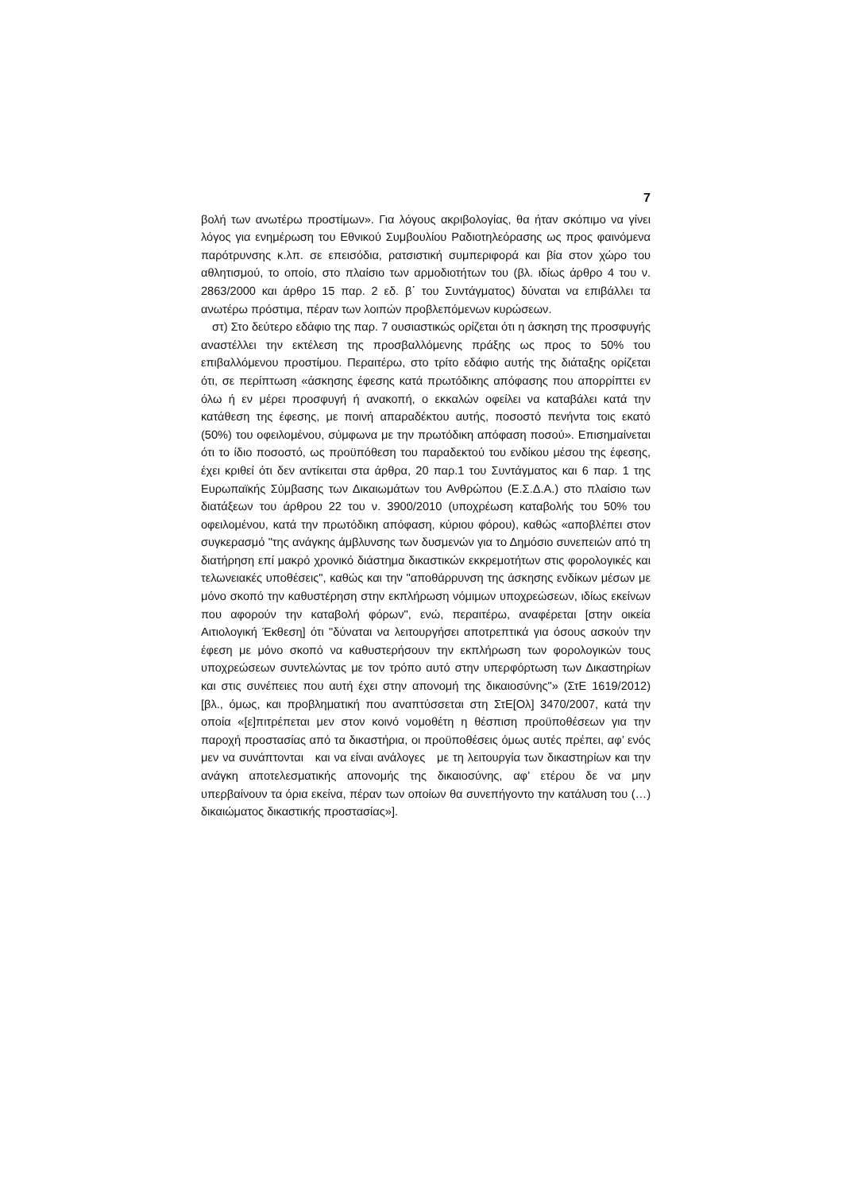7
βολή των ανωτέρω προστίμων». Για λόγους ακριβολογίας, θα ήταν σκόπιμο να γίνει λόγος για ενημέρωση του Εθνικού Συμβουλίου Ραδιοτηλεόρασης ως προς φαινόμενα παρότρυνσης κ.λπ. σε επεισόδια, ρατσιστική συμπεριφορά και βία στον χώρο του αθλητισμού, το οποίο, στο πλαίσιο των αρμοδιοτήτων του (βλ. ιδίως άρθρο 4 του ν. 2863/2000 και άρθρο 15 παρ. 2 εδ. β΄ του Συντάγματος) δύναται να επιβάλλει τα ανωτέρω πρόστιμα, πέραν των λοιπών προβλεπόμενων κυρώσεων.
στ) Στο δεύτερο εδάφιο της παρ. 7 ουσιαστικώς ορίζεται ότι η άσκηση της προσφυγής αναστέλλει την εκτέλεση της προσβαλλόμενης πράξης ως προς το 50% του επιβαλλόμενου προστίμου. Περαιτέρω, στο τρίτο εδάφιο αυτής της διάταξης ορίζεται ότι, σε περίπτωση «άσκησης έφεσης κατά πρωτόδικης απόφασης που απορρίπτει εν όλω ή εν μέρει προσφυγή ή ανακοπή, ο εκκαλών οφείλει να καταβάλει κατά την κατάθεση της έφεσης, με ποινή απαραδέκτου αυτής, ποσοστό πενήντα τοις εκατό (50%) του οφειλομένου, σύμφωνα με την πρωτόδικη απόφαση ποσού». Επισημαίνεται ότι το ίδιο ποσοστό, ως προϋπόθεση του παραδεκτού του ενδίκου μέσου της έφεσης, έχει κριθεί ότι δεν αντίκειται στα άρθρα, 20 παρ.1 του Συντάγματος και 6 παρ. 1 της Ευρωπαϊκής Σύμβασης των Δικαιωμάτων του Ανθρώπου (Ε.Σ.Δ.Α.) στο πλαίσιο των διατάξεων του άρθρου 22 του ν. 3900/2010 (υποχρέωση καταβολής του 50% του οφειλομένου, κατά την πρωτόδικη απόφαση, κύριου φόρου), καθώς «αποβλέπει στον συγκερασμό "της ανάγκης άμβλυνσης των δυσμενών για το Δημόσιο συνεπειών από τη διατήρηση επί μακρό χρονικό διάστημα δικαστικών εκκρεμοτήτων στις φορολογικές και τελωνειακές υποθέσεις", καθώς και την "αποθάρρυνση της άσκησης ενδίκων μέσων με μόνο σκοπό την καθυστέρηση στην εκπλήρωση νόμιμων υποχρεώσεων, ιδίως εκείνων που αφορούν την καταβολή φόρων", ενώ, περαιτέρω, αναφέρεται [στην οικεία Αιτιολογική Έκθεση] ότι "δύναται να λειτουργήσει αποτρεπτικά για όσους ασκούν την έφεση με μόνο σκοπό να καθυστερήσουν την εκπλήρωση των φορολογικών τους υποχρεώσεων συντελώντας με τον τρόπο αυτό στην υπερφόρτωση των Δικαστηρίων και στις συνέπειες που αυτή έχει στην απονομή της δικαιοσύνης"» (ΣτΕ 1619/2012) [βλ., όμως, και προβληματική που αναπτύσσεται στη ΣτΕ[Ολ] 3470/2007, κατά την οποία «[ε]πιτρέπεται μεν στον κοινό νομοθέτη η θέσπιση προϋποθέσεων για την παροχή προστασίας από τα δικαστήρια, οι προϋποθέσεις όμως αυτές πρέπει, αφ’ ενός μεν να συνάπτονται και να είναι ανάλογες με τη λειτουργία των δικαστηρίων και την ανάγκη αποτελεσματικής απονομής της δικαιοσύνης, αφ’ ετέρου δε να μην υπερβαίνουν τα όρια εκείνα, πέραν των οποίων θα συνεπήγοντο την κατάλυση του (…) δικαιώματος δικαστικής προστασίας»].